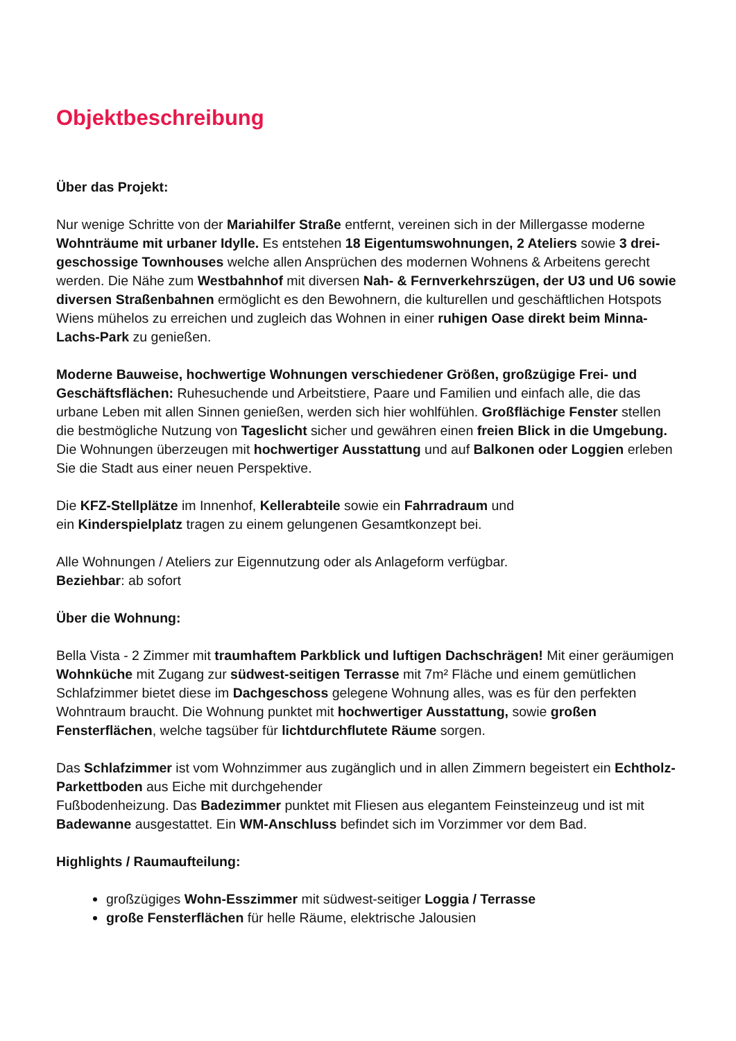Objektbeschreibung
Über das Projekt:
Nur wenige Schritte von der Mariahilfer Straße entfernt, vereinen sich in der Millergasse moderne Wohnträume mit urbaner Idylle. Es entstehen 18 Eigentumswohnungen, 2 Ateliers sowie 3 drei-geschossige Townhouses welche allen Ansprüchen des modernen Wohnens & Arbeitens gerecht werden. Die Nähe zum Westbahnhof mit diversen Nah- & Fernverkehrszügen, der U3 und U6 sowie diversen Straßenbahnen ermöglicht es den Bewohnern, die kulturellen und geschäftlichen Hotspots Wiens mühelos zu erreichen und zugleich das Wohnen in einer ruhigen Oase direkt beim Minna-Lachs-Park zu genießen.
Moderne Bauweise, hochwertige Wohnungen verschiedener Größen, großzügige Frei- und Geschäftsflächen: Ruhesuchende und Arbeitstiere, Paare und Familien und einfach alle, die das urbane Leben mit allen Sinnen genießen, werden sich hier wohlfühlen. Großflächige Fenster stellen die bestmögliche Nutzung von Tageslicht sicher und gewähren einen freien Blick in die Umgebung. Die Wohnungen überzeugen mit hochwertiger Ausstattung und auf Balkonen oder Loggien erleben Sie die Stadt aus einer neuen Perspektive.
Die KFZ-Stellplätze im Innenhof, Kellerabteile sowie ein Fahrradraum und
ein Kinderspielplatz tragen zu einem gelungenen Gesamtkonzept bei.
Alle Wohnungen / Ateliers zur Eigennutzung oder als Anlageform verfügbar.
Beziehbar: ab sofort
Über die Wohnung:
Bella Vista - 2 Zimmer mit traumhaftem Parkblick und luftigen Dachschrägen! Mit einer geräumigen Wohnküche mit Zugang zur südwest-seitigen Terrasse mit 7m² Fläche und einem gemütlichen Schlafzimmer bietet diese im Dachgeschoss gelegene Wohnung alles, was es für den perfekten Wohntraum braucht. Die Wohnung punktet mit hochwertiger Ausstattung, sowie großen Fensterflächen, welche tagsüber für lichtdurchflutete Räume sorgen.
Das Schlafzimmer ist vom Wohnzimmer aus zugänglich und in allen Zimmern begeistert ein Echtholz-Parkettboden aus Eiche mit durchgehender
Fußbodenheizung. Das Badezimmer punktet mit Fliesen aus elegantem Feinsteinzeug und ist mit Badewanne ausgestattet. Ein WM-Anschluss befindet sich im Vorzimmer vor dem Bad.
Highlights / Raumaufteilung:
großzügiges Wohn-Esszimmer mit südwest-seitiger Loggia / Terrasse
große Fensterflächen für helle Räume, elektrische Jalousien